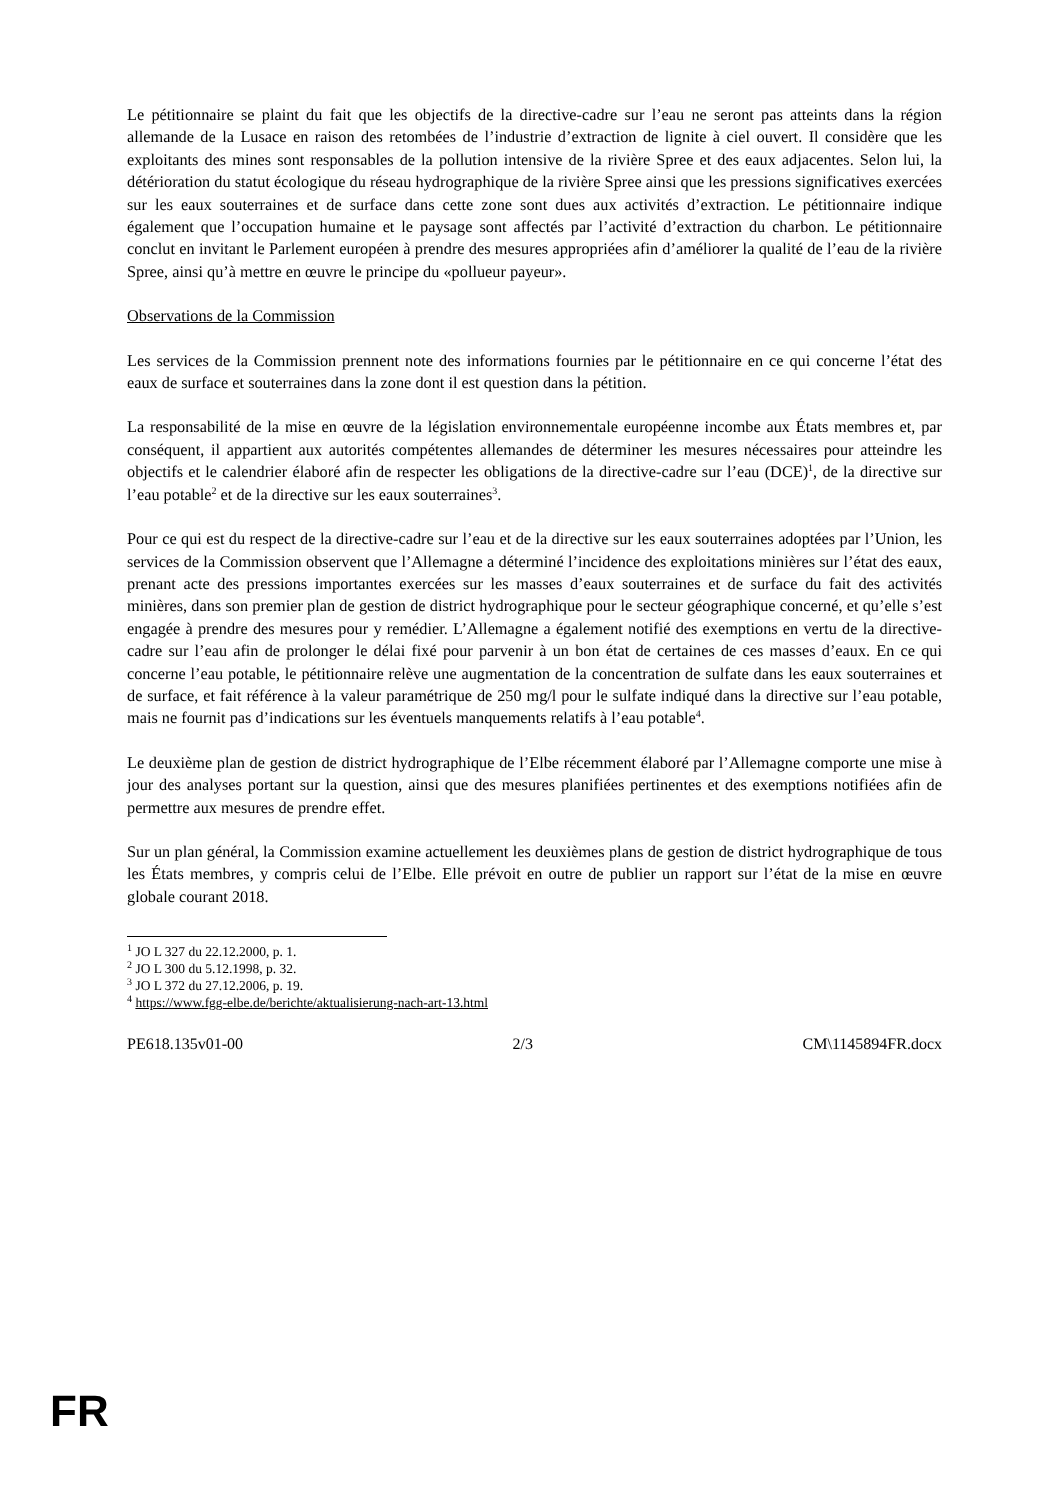Le pétitionnaire se plaint du fait que les objectifs de la directive-cadre sur l’eau ne seront pas atteints dans la région allemande de la Lusace en raison des retombées de l’industrie d’extraction de lignite à ciel ouvert. Il considère que les exploitants des mines sont responsables de la pollution intensive de la rivière Spree et des eaux adjacentes. Selon lui, la détérioration du statut écologique du réseau hydrographique de la rivière Spree ainsi que les pressions significatives exercées sur les eaux souterraines et de surface dans cette zone sont dues aux activités d’extraction. Le pétitionnaire indique également que l’occupation humaine et le paysage sont affectés par l’activité d’extraction du charbon. Le pétitionnaire conclut en invitant le Parlement européen à prendre des mesures appropriées afin d’améliorer la qualité de l’eau de la rivière Spree, ainsi qu’à mettre en œuvre le principe du «pollueur payeur».
Observations de la Commission
Les services de la Commission prennent note des informations fournies par le pétitionnaire en ce qui concerne l’état des eaux de surface et souterraines dans la zone dont il est question dans la pétition.
La responsabilité de la mise en œuvre de la législation environnementale européenne incombe aux États membres et, par conséquent, il appartient aux autorités compétentes allemandes de déterminer les mesures nécessaires pour atteindre les objectifs et le calendrier élaboré afin de respecter les obligations de la directive-cadre sur l’eau (DCE)<sup>1</sup>, de la directive sur l’eau potable<sup>2</sup> et de la directive sur les eaux souterraines<sup>3</sup>.
Pour ce qui est du respect de la directive-cadre sur l’eau et de la directive sur les eaux souterraines adoptées par l’Union, les services de la Commission observent que l’Allemagne a déterminé l’incidence des exploitations minières sur l’état des eaux, prenant acte des pressions importantes exercées sur les masses d’eaux souterraines et de surface du fait des activités minières, dans son premier plan de gestion de district hydrographique pour le secteur géographique concerné, et qu’elle s’est engagée à prendre des mesures pour y remédier. L’Allemagne a également notifié des exemptions en vertu de la directive-cadre sur l’eau afin de prolonger le délai fixé pour parvenir à un bon état de certaines de ces masses d’eaux. En ce qui concerne l’eau potable, le pétitionnaire relève une augmentation de la concentration de sulfate dans les eaux souterraines et de surface, et fait référence à la valeur paramétrique de 250 mg/l pour le sulfate indiqué dans la directive sur l’eau potable, mais ne fournit pas d’indications sur les éventuels manquements relatifs à l’eau potable<sup>4</sup>.
Le deuxième plan de gestion de district hydrographique de l’Elbe récemment élaboré par l’Allemagne comporte une mise à jour des analyses portant sur la question, ainsi que des mesures planifiées pertinentes et des exemptions notifiées afin de permettre aux mesures de prendre effet.
Sur un plan général, la Commission examine actuellement les deuxièmes plans de gestion de district hydrographique de tous les États membres, y compris celui de l’Elbe. Elle prévoit en outre de publier un rapport sur l’état de la mise en œuvre globale courant 2018.
<sup>1</sup> JO L 327 du 22.12.2000, p. 1.
<sup>2</sup> JO L 300 du 5.12.1998, p. 32.
<sup>3</sup> JO L 372 du 27.12.2006, p. 19.
<sup>4</sup> https://www.fgg-elbe.de/berichte/aktualisierung-nach-art-13.html
PE618.135v01-00 2/3 CM\1145894FR.docx
FR